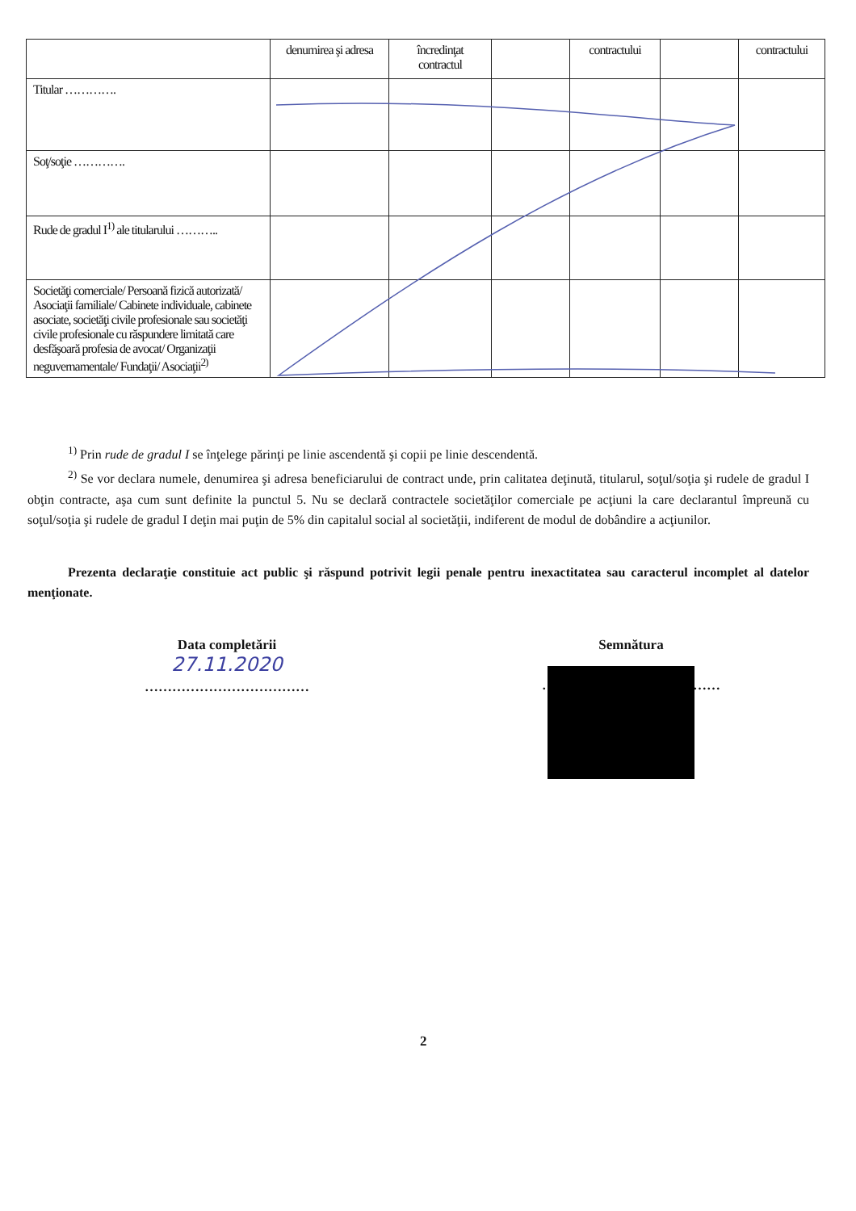| | denumirea şi adresa | încredinţat contractul | | contractului | | contractului |
| Titular …………. | | | | | | |
| Soţ/soţie …………. | | | | | | |
| Rude de gradul I<sup>1)</sup> ale titularului ……….. | | | | | | |
| Societăţi comerciale/ Persoană fizică autorizată/ Asociaţii familiale/ Cabinete individuale, cabinete asociate, societăţi civile profesionale sau societăţi civile profesionale cu răspundere limitată care desfăşoară profesia de avocat/ Organizaţii neguvernamentale/ Fundaţii/ Asociaţii<sup>2)</sup> | | | | | | |
<sup>1)</sup> Prin rude de gradul I se înţelege părinţi pe linie ascendentă şi copii pe linie descendentă.
<sup>2)</sup> Se vor declara numele, denumirea şi adresa beneficiarului de contract unde, prin calitatea deţinută, titularul, soţul/soţia şi rudele de gradul I obţin contracte, aşa cum sunt definite la punctul 5. Nu se declară contractele societăţilor comerciale pe acţiuni la care declarantul împreună cu soţul/soţia şi rudele de gradul I deţin mai puţin de 5% din capitalul social al societăţii, indiferent de modul de dobândire a acţiunilor.
Prezenta declaraţie constituie act public şi răspund potrivit legii penale pentru inexactitatea sau caracterul incomplet al datelor menţionate.
Data completării
27.11.2020
………………………………
Semnătura
…………………………………
2